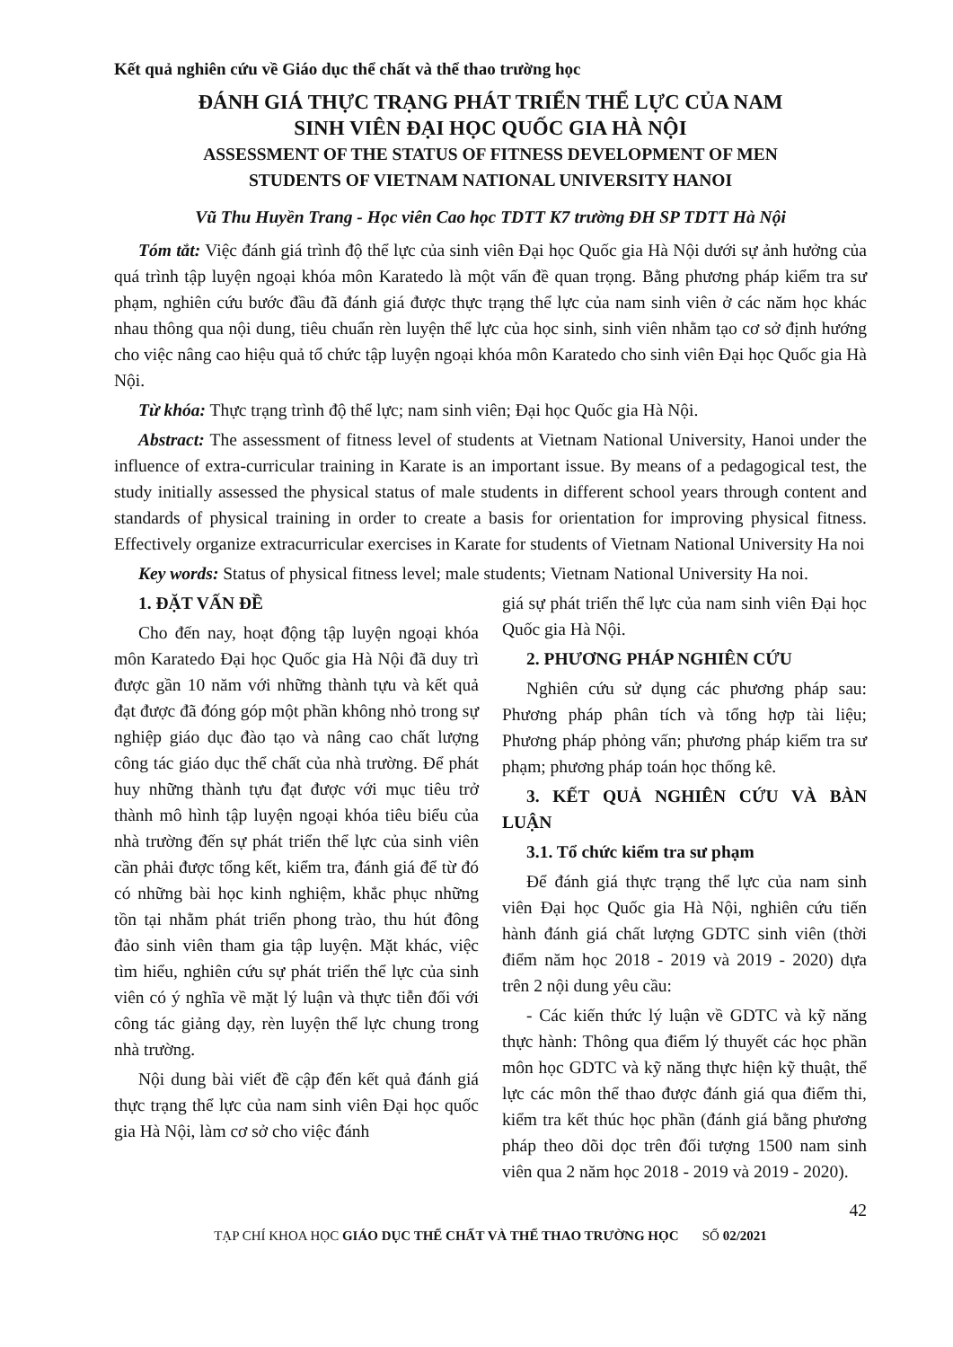Kết quả nghiên cứu về Giáo dục thể chất và thể thao trường học
ĐÁNH GIÁ THỰC TRẠNG PHÁT TRIỂN THỂ LỰC CỦA NAM
SINH VIÊN ĐẠI HỌC QUỐC GIA HÀ NỘI
ASSESSMENT OF THE STATUS OF FITNESS DEVELOPMENT OF MEN
STUDENTS OF VIETNAM NATIONAL UNIVERSITY HANOI
Vũ Thu Huyền Trang - Học viên Cao học TDTT K7 trường ĐH SP TDTT Hà Nội
Tóm tắt: Việc đánh giá trình độ thể lực của sinh viên Đại học Quốc gia Hà Nội dưới sự ảnh hưởng của quá trình tập luyện ngoại khóa môn Karatedo là một vấn đề quan trọng. Bằng phương pháp kiểm tra sư phạm, nghiên cứu bước đầu đã đánh giá được thực trạng thể lực của nam sinh viên ở các năm học khác nhau thông qua nội dung, tiêu chuẩn rèn luyện thể lực của học sinh, sinh viên nhằm tạo cơ sở định hướng cho việc nâng cao hiệu quả tổ chức tập luyện ngoại khóa môn Karatedo cho sinh viên Đại học Quốc gia Hà Nội.
Từ khóa: Thực trạng trình độ thể lực; nam sinh viên; Đại học Quốc gia Hà Nội.
Abstract: The assessment of fitness level of students at Vietnam National University, Hanoi under the influence of extra-curricular training in Karate is an important issue. By means of a pedagogical test, the study initially assessed the physical status of male students in different school years through content and standards of physical training in order to create a basis for orientation for improving physical fitness. Effectively organize extracurricular exercises in Karate for students of Vietnam National University Ha noi
Key words: Status of physical fitness level; male students; Vietnam National University Ha noi.
1. ĐẶT VẤN ĐỀ
Cho đến nay, hoạt động tập luyện ngoại khóa môn Karatedo Đại học Quốc gia Hà Nội đã duy trì được gần 10 năm với những thành tựu và kết quả đạt được đã đóng góp một phần không nhỏ trong sự nghiệp giáo dục đào tạo và nâng cao chất lượng công tác giáo dục thể chất của nhà trường. Để phát huy những thành tựu đạt được với mục tiêu trở thành mô hình tập luyện ngoại khóa tiêu biểu của nhà trường đến sự phát triển thể lực của sinh viên cần phải được tổng kết, kiểm tra, đánh giá để từ đó có những bài học kinh nghiệm, khắc phục những tồn tại nhằm phát triển phong trào, thu hút đông đảo sinh viên tham gia tập luyện. Mặt khác, việc tìm hiểu, nghiên cứu sự phát triển thể lực của sinh viên có ý nghĩa về mặt lý luận và thực tiễn đối với công tác giảng dạy, rèn luyện thể lực chung trong nhà trường.
Nội dung bài viết đề cập đến kết quả đánh giá thực trạng thể lực của nam sinh viên Đại học quốc gia Hà Nội, làm cơ sở cho việc đánh
giá sự phát triển thể lực của nam sinh viên Đại học Quốc gia Hà Nội.
2. PHƯƠNG PHÁP NGHIÊN CỨU
Nghiên cứu sử dụng các phương pháp sau: Phương pháp phân tích và tổng hợp tài liệu; Phương pháp phỏng vấn; phương pháp kiểm tra sư phạm; phương pháp toán học thống kê.
3. KẾT QUẢ NGHIÊN CỨU VÀ BÀN LUẬN
3.1. Tổ chức kiểm tra sư phạm
Để đánh giá thực trạng thể lực của nam sinh viên Đại học Quốc gia Hà Nội, nghiên cứu tiến hành đánh giá chất lượng GDTC sinh viên (thời điểm năm học 2018 - 2019 và 2019 - 2020) dựa trên 2 nội dung yêu cầu:
- Các kiến thức lý luận về GDTC và kỹ năng thực hành: Thông qua điểm lý thuyết các học phần môn học GDTC và kỹ năng thực hiện kỹ thuật, thể lực các môn thể thao được đánh giá qua điểm thi, kiểm tra kết thúc học phần (đánh giá bằng phương pháp theo dõi dọc trên đối tượng 1500 nam sinh viên qua 2 năm học 2018 - 2019 và 2019 - 2020).
42
TẠP CHÍ KHOA HỌC GIÁO DỤC THỂ CHẤT VÀ THỂ THAO TRƯỜNG HỌC SỐ 02/2021